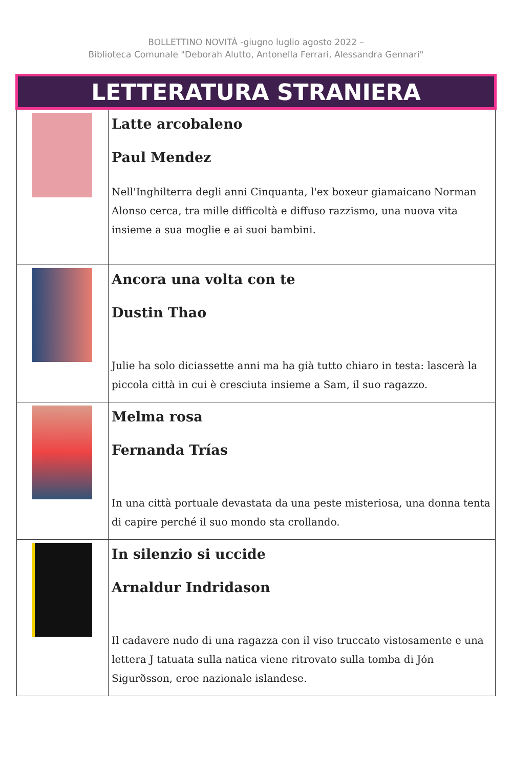BOLLETTINO NOVITÀ -giugno luglio agosto 2022 –
Biblioteca Comunale "Deborah Alutto, Antonella Ferrari, Alessandra Gennari"
| LETTERATURA STRANIERA | |
| --- | --- |
| | Latte arcobaleno Paul Mendez Nell'Inghilterra degli anni Cinquanta, l'ex boxeur giamaicano Norman Alonso cerca, tra mille difficoltà e diffuso razzismo, una nuova vita insieme a sua moglie e ai suoi bambini. |
| | Ancora una volta con te Dustin Thao Julie ha solo diciassette anni ma ha già tutto chiaro in testa: lascerà la piccola città in cui è cresciuta insieme a Sam, il suo ragazzo. |
| | Melma rosa Fernanda Trías In una città portuale devastata da una peste misteriosa, una donna tenta di capire perché il suo mondo sta crollando. |
| | In silenzio si uccide Arnaldur Indridason Il cadavere nudo di una ragazza con il viso truccato vistosamente e una lettera J tatuata sulla natica viene ritrovato sulla tomba di Jón Sigurðsson, eroe nazionale islandese. |